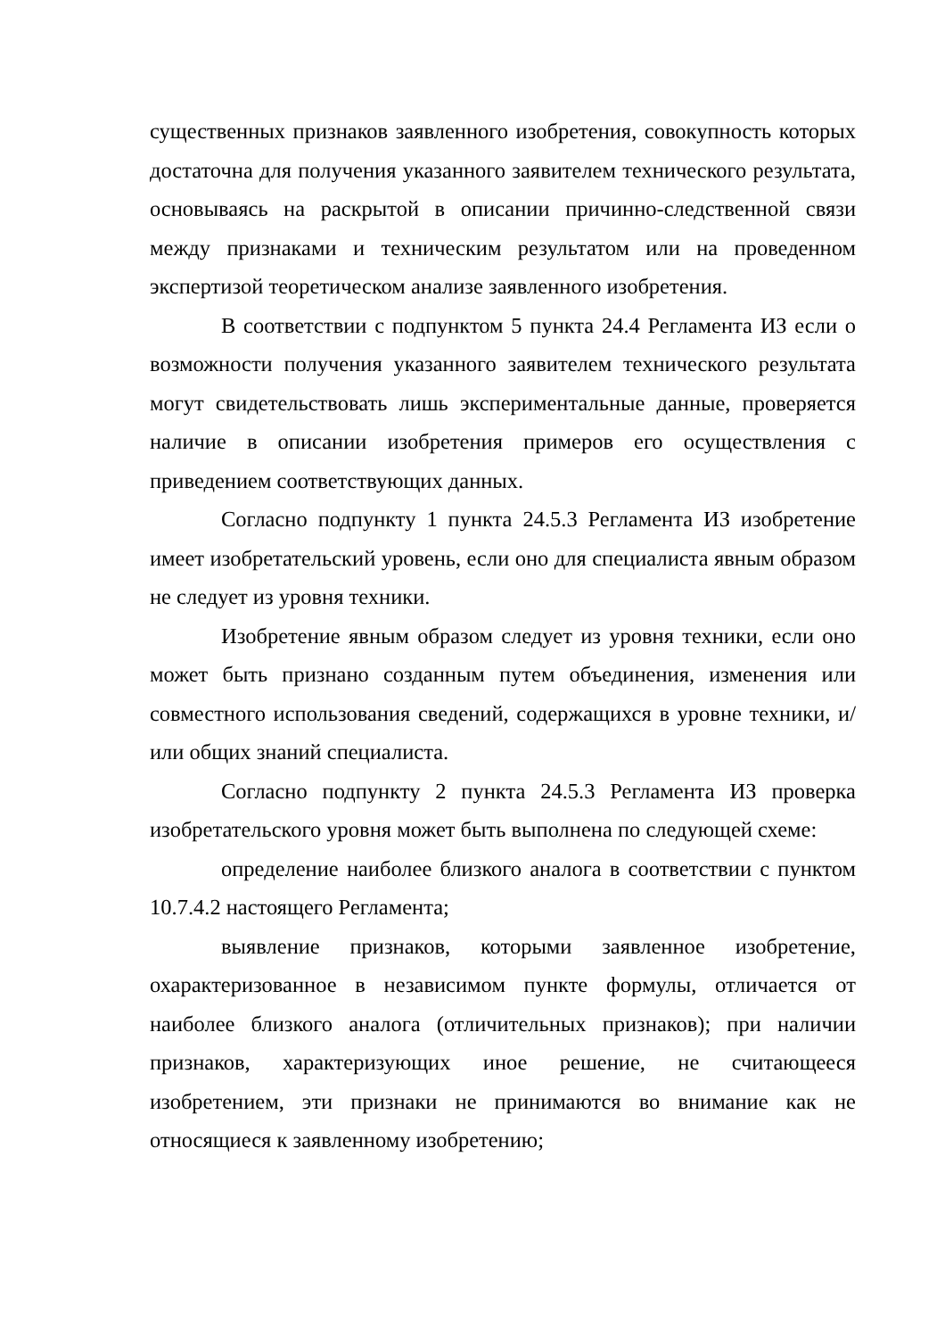существенных признаков заявленного изобретения, совокупность которых достаточна для получения указанного заявителем технического результата, основываясь на раскрытой в описании причинно-следственной связи между признаками и техническим результатом или на проведенном экспертизой теоретическом анализе заявленного изобретения.
В соответствии с подпунктом 5 пункта 24.4 Регламента ИЗ если о возможности получения указанного заявителем технического результата могут свидетельствовать лишь экспериментальные данные, проверяется наличие в описании изобретения примеров его осуществления с приведением соответствующих данных.
Согласно подпункту 1 пункта 24.5.3 Регламента ИЗ изобретение имеет изобретательский уровень, если оно для специалиста явным образом не следует из уровня техники.
Изобретение явным образом следует из уровня техники, если оно может быть признано созданным путем объединения, изменения или совместного использования сведений, содержащихся в уровне техники, и/или общих знаний специалиста.
Согласно подпункту 2 пункта 24.5.3 Регламента ИЗ проверка изобретательского уровня может быть выполнена по следующей схеме:
определение наиболее близкого аналога в соответствии с пунктом 10.7.4.2 настоящего Регламента;
выявление признаков, которыми заявленное изобретение, охарактеризованное в независимом пункте формулы, отличается от наиболее близкого аналога (отличительных признаков); при наличии признаков, характеризующих иное решение, не считающееся изобретением, эти признаки не принимаются во внимание как не относящиеся к заявленному изобретению;